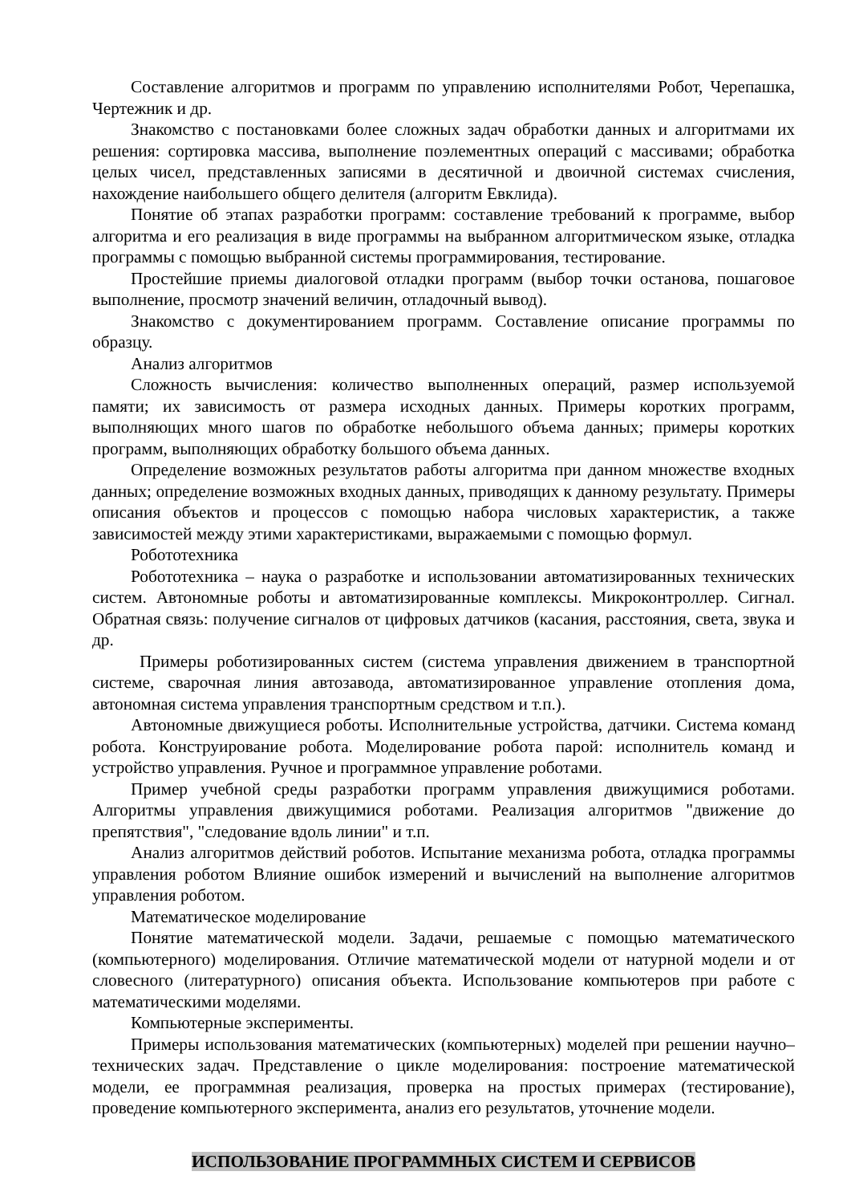Составление алгоритмов и программ по управлению исполнителями Робот, Черепашка, Чертежник и др.
Знакомство с постановками более сложных задач обработки данных и алгоритмами их решения: сортировка массива, выполнение поэлементных операций с массивами; обработка целых чисел, представленных записями в десятичной и двоичной системах счисления, нахождение наибольшего общего делителя (алгоритм Евклида).
Понятие об этапах разработки программ: составление требований к программе, выбор алгоритма и его реализация в виде программы на выбранном алгоритмическом языке, отладка программы с помощью выбранной системы программирования, тестирование.
Простейшие приемы диалоговой отладки программ (выбор точки останова, пошаговое выполнение, просмотр значений величин, отладочный вывод).
Знакомство с документированием программ. Составление описание программы по образцу.
Анализ алгоритмов
Сложность вычисления: количество выполненных операций, размер используемой памяти; их зависимость от размера исходных данных. Примеры коротких программ, выполняющих много шагов по обработке небольшого объема данных; примеры коротких программ, выполняющих обработку большого объема данных.
Определение возможных результатов работы алгоритма при данном множестве входных данных; определение возможных входных данных, приводящих к данному результату. Примеры описания объектов и процессов с помощью набора числовых характеристик, а также зависимостей между этими характеристиками, выражаемыми с помощью формул.
Робототехника
Робототехника – наука о разработке и использовании автоматизированных технических систем. Автономные роботы и автоматизированные комплексы. Микроконтроллер. Сигнал. Обратная связь: получение сигналов от цифровых датчиков (касания, расстояния, света, звука и др.
Примеры роботизированных систем (система управления движением в транспортной системе, сварочная линия автозавода, автоматизированное управление отопления дома, автономная система управления транспортным средством и т.п.).
Автономные движущиеся роботы. Исполнительные устройства, датчики. Система команд робота. Конструирование робота. Моделирование робота парой: исполнитель команд и устройство управления. Ручное и программное управление роботами.
Пример учебной среды разработки программ управления движущимися роботами. Алгоритмы управления движущимися роботами. Реализация алгоритмов "движение до препятствия", "следование вдоль линии" и т.п.
Анализ алгоритмов действий роботов. Испытание механизма робота, отладка программы управления роботом Влияние ошибок измерений и вычислений на выполнение алгоритмов управления роботом.
Математическое моделирование
Понятие математической модели. Задачи, решаемые с помощью математического (компьютерного) моделирования. Отличие математической модели от натурной модели и от словесного (литературного) описания объекта. Использование компьютеров при работе с математическими моделями.
Компьютерные эксперименты.
Примеры использования математических (компьютерных) моделей при решении научно–технических задач. Представление о цикле моделирования: построение математической модели, ее программная реализация, проверка на простых примерах (тестирование), проведение компьютерного эксперимента, анализ его результатов, уточнение модели.
ИСПОЛЬЗОВАНИЕ ПРОГРАММНЫХ СИСТЕМ И СЕРВИСОВ